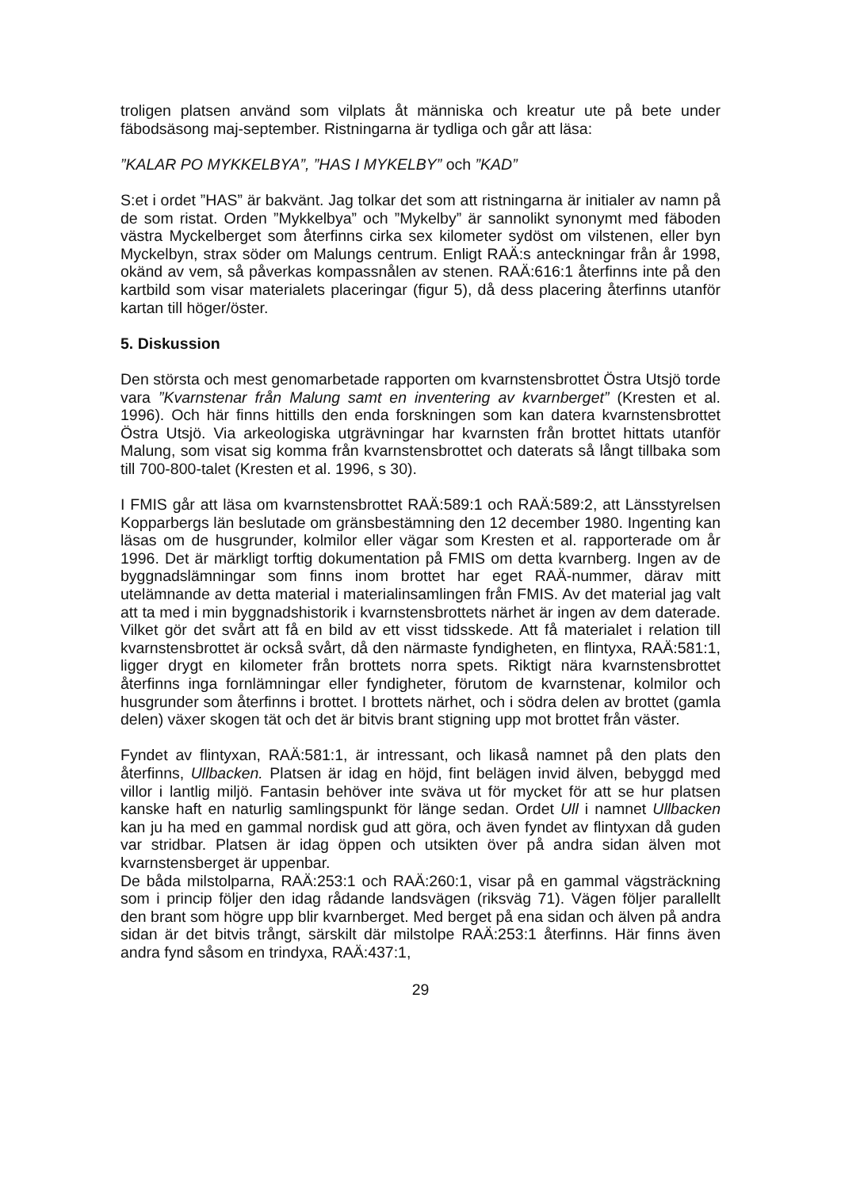troligen platsen använd som vilplats åt människa och kreatur ute på bete under fäbodsäsong maj-september. Ristningarna är tydliga och går att läsa:
”KALAR PO MYKKELBYA”, ”HAS I MYKELBY” och ”KAD”
S:et i ordet ”HAS” är bakvänt. Jag tolkar det som att ristningarna är initialer av namn på de som ristat. Orden ”Mykkelbya” och ”Mykelby” är sannolikt synonymt med fäboden västra Myckelberget som återfinns cirka sex kilometer sydöst om vilstenen, eller byn Myckelbyn, strax söder om Malungs centrum. Enligt RAÄ:s anteckningar från år 1998, okänd av vem, så påverkas kompassnålen av stenen. RAÄ:616:1 återfinns inte på den kartbild som visar materialets placeringar (figur 5), då dess placering återfinns utanför kartan till höger/öster.
5. Diskussion
Den största och mest genomarbetade rapporten om kvarnstensbrottet Östra Utsjö torde vara ”Kvarnstenar från Malung samt en inventering av kvarnberget” (Kresten et al. 1996). Och här finns hittills den enda forskningen som kan datera kvarnstensbrottet Östra Utsjö. Via arkeologiska utgrävningar har kvarnsten från brottet hittats utanför Malung, som visat sig komma från kvarnstensbrottet och daterats så långt tillbaka som till 700-800-talet (Kresten et al. 1996, s 30).
I FMIS går att läsa om kvarnstensbrottet RAÄ:589:1 och RAÄ:589:2, att Länsstyrelsen Kopparbergs län beslutade om gränsbestämning den 12 december 1980. Ingenting kan läsas om de husgrunder, kolmilor eller vägar som Kresten et al. rapporterade om år 1996. Det är märkligt torftig dokumentation på FMIS om detta kvarnberg. Ingen av de byggnadslämningar som finns inom brottet har eget RAÄ-nummer, därav mitt utelämnande av detta material i materialinsamlingen från FMIS. Av det material jag valt att ta med i min byggnadshistorik i kvarnstensbrottets närhet är ingen av dem daterade. Vilket gör det svårt att få en bild av ett visst tidsskede. Att få materialet i relation till kvarnstensbrottet är också svårt, då den närmaste fyndigheten, en flintyxa, RAÄ:581:1, ligger drygt en kilometer från brottets norra spets. Riktigt nära kvarnstensbrottet återfinns inga fornlämningar eller fyndigheter, förutom de kvarnstenar, kolmilor och husgrunder som återfinns i brottet. I brottets närhet, och i södra delen av brottet (gamla delen) växer skogen tät och det är bitvis brant stigning upp mot brottet från väster.
Fyndet av flintyxan, RAÄ:581:1, är intressant, och likaså namnet på den plats den återfinns, Ullbacken. Platsen är idag en höjd, fint belägen invid älven, bebyggd med villor i lantlig miljö. Fantasin behöver inte sväva ut för mycket för att se hur platsen kanske haft en naturlig samlingspunkt för länge sedan. Ordet Ull i namnet Ullbacken kan ju ha med en gammal nordisk gud att göra, och även fyndet av flintyxan då guden var stridbar. Platsen är idag öppen och utsikten över på andra sidan älven mot kvarnstensberget är uppenbar.
De båda milstolparna, RAÄ:253:1 och RAÄ:260:1, visar på en gammal vägsträckning som i princip följer den idag rådande landsvägen (riksväg 71). Vägen följer parallellt den brant som högre upp blir kvarnberget. Med berget på ena sidan och älven på andra sidan är det bitvis trångt, särskilt där milstolpe RAÄ:253:1 återfinns. Här finns även andra fynd såsom en trindyxa, RAÄ:437:1,
29